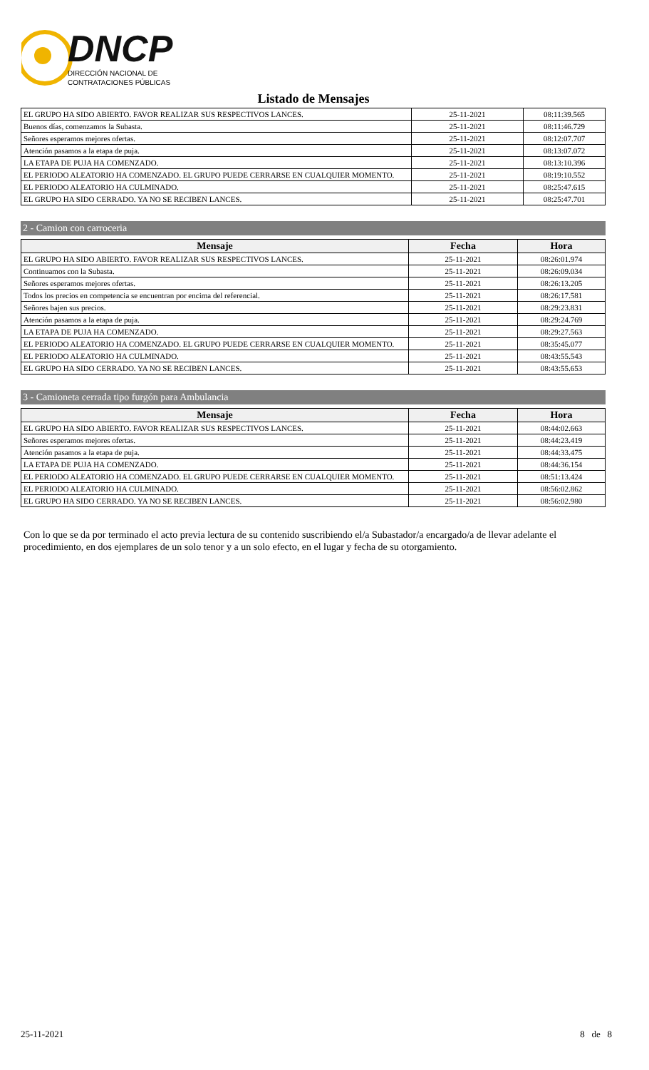DNCP
DIRECCIÓN NACIONAL DE
CONTRATACIONES PÚBLICAS
Listado de Mensajes
| EL GRUPO HA SIDO ABIERTO. FAVOR REALIZAR SUS RESPECTIVOS LANCES. | 25-11-2021 | 08:11:39.565 |
| Buenos días, comenzamos la Subasta. | 25-11-2021 | 08:11:46.729 |
| Señores esperamos mejores ofertas. | 25-11-2021 | 08:12:07.707 |
| Atención pasamos a la etapa de puja. | 25-11-2021 | 08:13:07.072 |
| LA ETAPA DE PUJA HA COMENZADO. | 25-11-2021 | 08:13:10.396 |
| EL PERIODO ALEATORIO HA COMENZADO. EL GRUPO PUEDE CERRARSE EN CUALQUIER MOMENTO. | 25-11-2021 | 08:19:10.552 |
| EL PERIODO ALEATORIO HA CULMINADO. | 25-11-2021 | 08:25:47.615 |
| EL GRUPO HA SIDO CERRADO. YA NO SE RECIBEN LANCES. | 25-11-2021 | 08:25:47.701 |
2 - Camion con carroceria
| Mensaje | Fecha | Hora |
| --- | --- | --- |
| EL GRUPO HA SIDO ABIERTO. FAVOR REALIZAR SUS RESPECTIVOS LANCES. | 25-11-2021 | 08:26:01.974 |
| Continuamos con la Subasta. | 25-11-2021 | 08:26:09.034 |
| Señores esperamos mejores ofertas. | 25-11-2021 | 08:26:13.205 |
| Todos los precios en competencia se encuentran por encima del referencial. | 25-11-2021 | 08:26:17.581 |
| Señores bajen sus precios. | 25-11-2021 | 08:29:23.831 |
| Atención pasamos a la etapa de puja. | 25-11-2021 | 08:29:24.769 |
| LA ETAPA DE PUJA HA COMENZADO. | 25-11-2021 | 08:29:27.563 |
| EL PERIODO ALEATORIO HA COMENZADO. EL GRUPO PUEDE CERRARSE EN CUALQUIER MOMENTO. | 25-11-2021 | 08:35:45.077 |
| EL PERIODO ALEATORIO HA CULMINADO. | 25-11-2021 | 08:43:55.543 |
| EL GRUPO HA SIDO CERRADO. YA NO SE RECIBEN LANCES. | 25-11-2021 | 08:43:55.653 |
3 - Camioneta cerrada tipo furgón para Ambulancia
| Mensaje | Fecha | Hora |
| --- | --- | --- |
| EL GRUPO HA SIDO ABIERTO. FAVOR REALIZAR SUS RESPECTIVOS LANCES. | 25-11-2021 | 08:44:02.663 |
| Señores esperamos mejores ofertas. | 25-11-2021 | 08:44:23.419 |
| Atención pasamos a la etapa de puja. | 25-11-2021 | 08:44:33.475 |
| LA ETAPA DE PUJA HA COMENZADO. | 25-11-2021 | 08:44:36.154 |
| EL PERIODO ALEATORIO HA COMENZADO. EL GRUPO PUEDE CERRARSE EN CUALQUIER MOMENTO. | 25-11-2021 | 08:51:13.424 |
| EL PERIODO ALEATORIO HA CULMINADO. | 25-11-2021 | 08:56:02.862 |
| EL GRUPO HA SIDO CERRADO. YA NO SE RECIBEN LANCES. | 25-11-2021 | 08:56:02.980 |
Con lo que se da por terminado el acto previa lectura de su contenido suscribiendo el/a Subastador/a encargado/a de llevar adelante el procedimiento, en dos ejemplares de un solo tenor y a un solo efecto, en el lugar y fecha de su otorgamiento.
25-11-2021 8 de 8